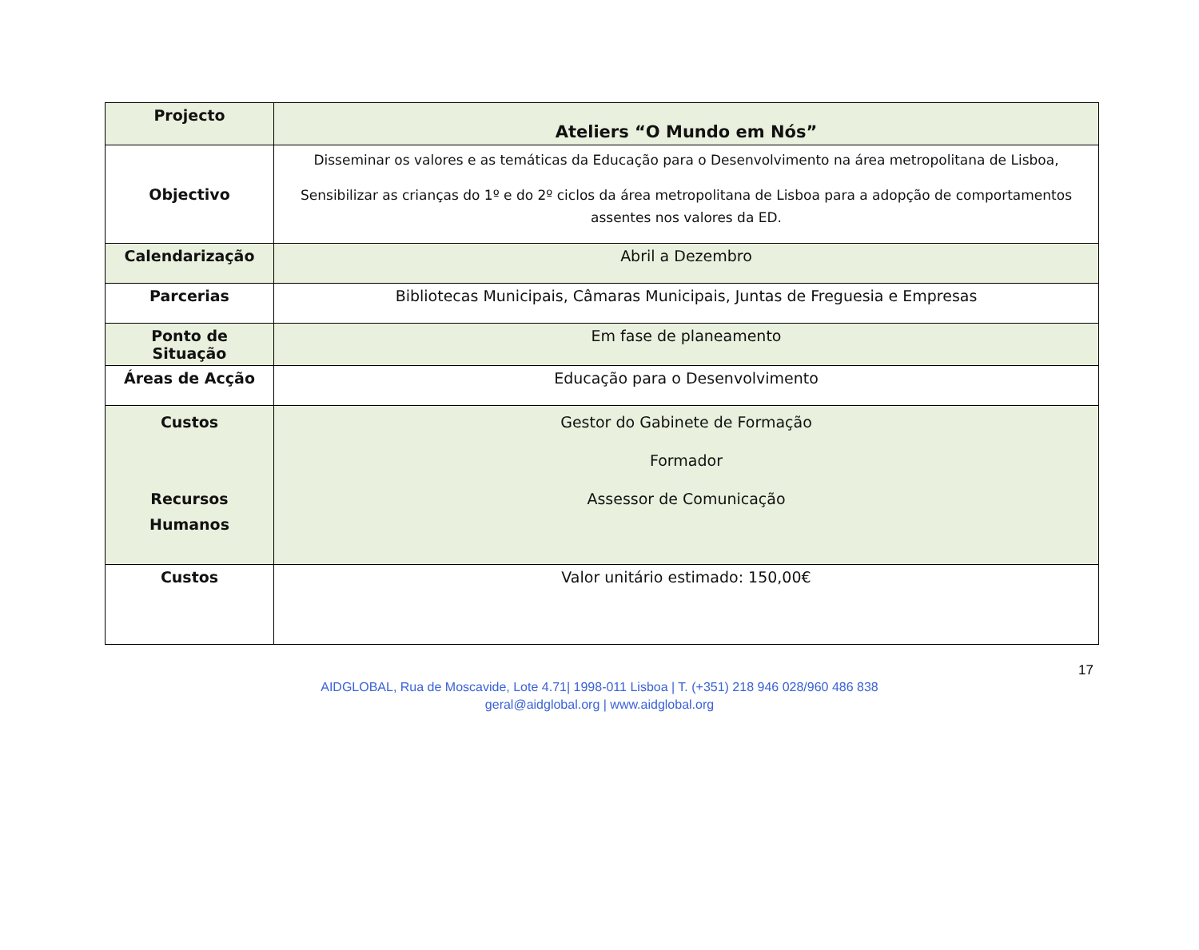| Projecto | Ateliers “O Mundo em Nós” |
| Objectivo | Disseminar os valores e as temáticas da Educação para o Desenvolvimento na área metropolitana de Lisboa, Sensibilizar as crianças do 1º e do 2º ciclos da área metropolitana de Lisboa para a adopção de comportamentos assentes nos valores da ED. |
| Calendarização | Abril a Dezembro |
| Parcerias | Bibliotecas Municipais, Câmaras Municipais, Juntas de Freguesia e Empresas |
| Ponto de Situação | Em fase de planeamento |
| Áreas de Acção | Educação para o Desenvolvimento |
| Custos Recursos Humanos | Gestor do Gabinete de Formação Formador Assessor de Comunicação |
| Custos | Valor unitário estimado: 150,00€ |
17
AIDGLOBAL, Rua de Moscavide, Lote 4.71| 1998-011 Lisboa | T. (+351) 218 946 028/960 486 838
geral@aidglobal.org | www.aidglobal.org